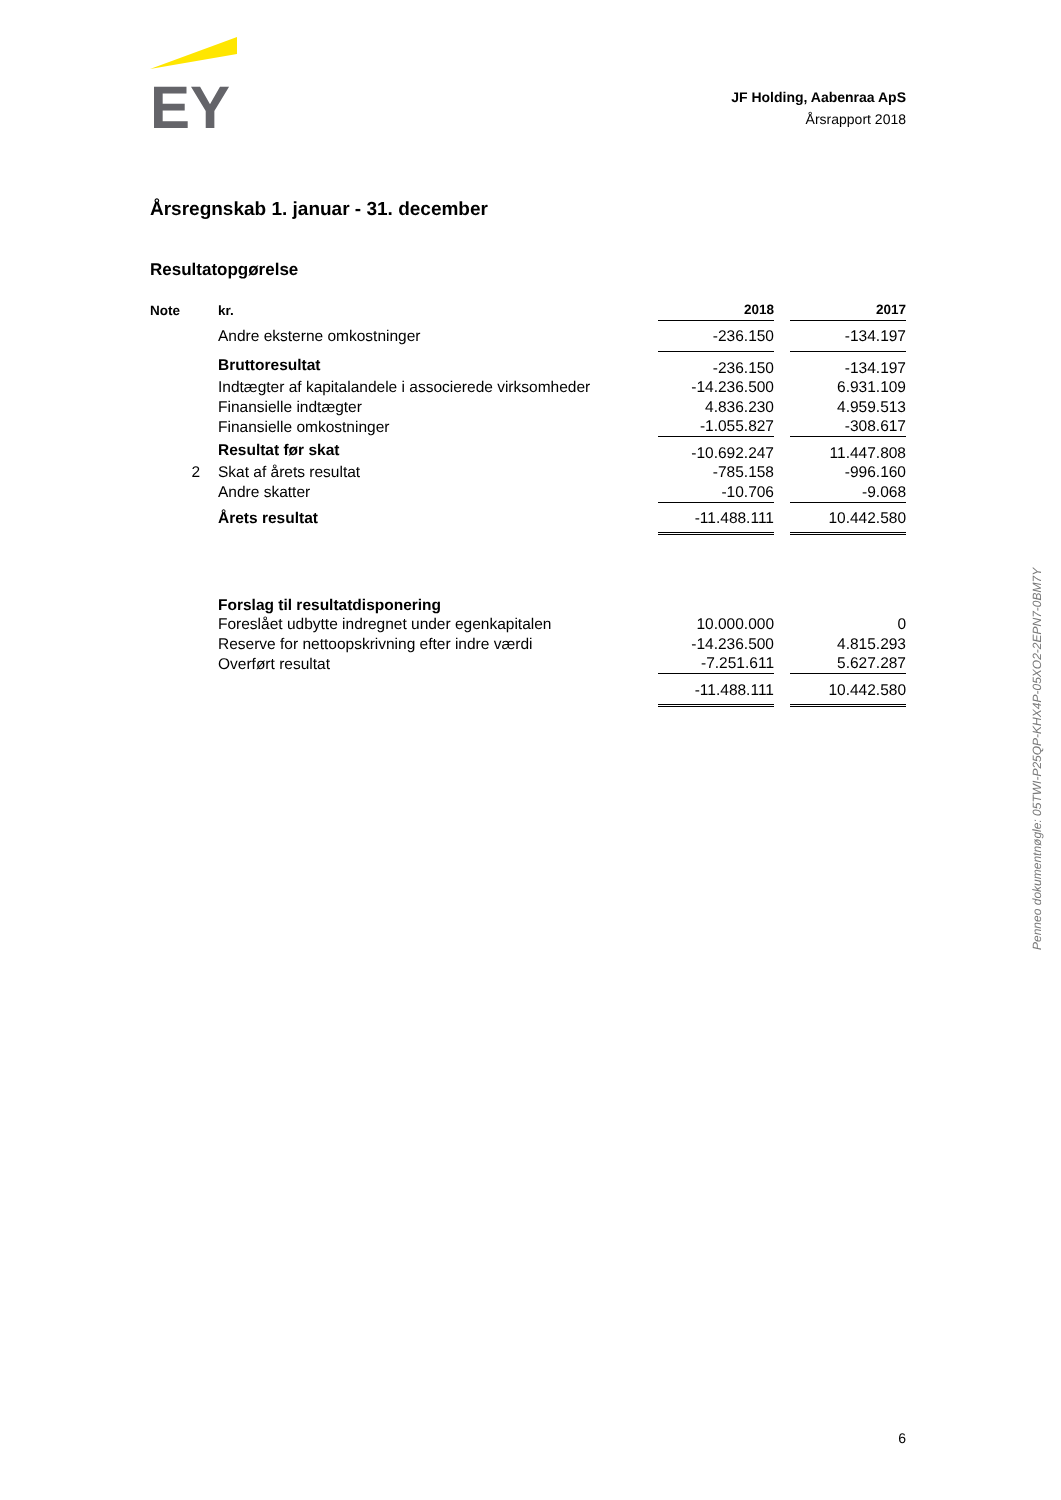EY
JF Holding, Aabenraa ApS
Årsrapport 2018
Årsregnskab 1. januar - 31. december
Resultatopgørelse
| Note | kr. | 2018 | | 2017 |
| --- | --- | --- | --- | --- |
| | Andre eksterne omkostninger | -236.150 | | -134.197 |
| | Bruttoresultat | -236.150 | | -134.197 |
| | Indtægter af kapitalandele i associerede virksomheder | -14.236.500 | | 6.931.109 |
| | Finansielle indtægter | 4.836.230 | | 4.959.513 |
| | Finansielle omkostninger | -1.055.827 | | -308.617 |
| | Resultat før skat | -10.692.247 | | 11.447.808 |
| 2 | Skat af årets resultat | -785.158 | | -996.160 |
| | Andre skatter | -10.706 | | -9.068 |
| | Årets resultat | -11.488.111 | | 10.442.580 |
| | Forslag til resultatdisponering | | | |
| | Foreslået udbytte indregnet under egenkapitalen | 10.000.000 | | 0 |
| | Reserve for nettoopskrivning efter indre værdi | -14.236.500 | | 4.815.293 |
| | Overført resultat | -7.251.611 | | 5.627.287 |
| | | -11.488.111 | | 10.442.580 |
Penneo dokumentnøgle: 05TWI-P25QP-KHX4P-05XO2-2EPN7-0BM7Y
6